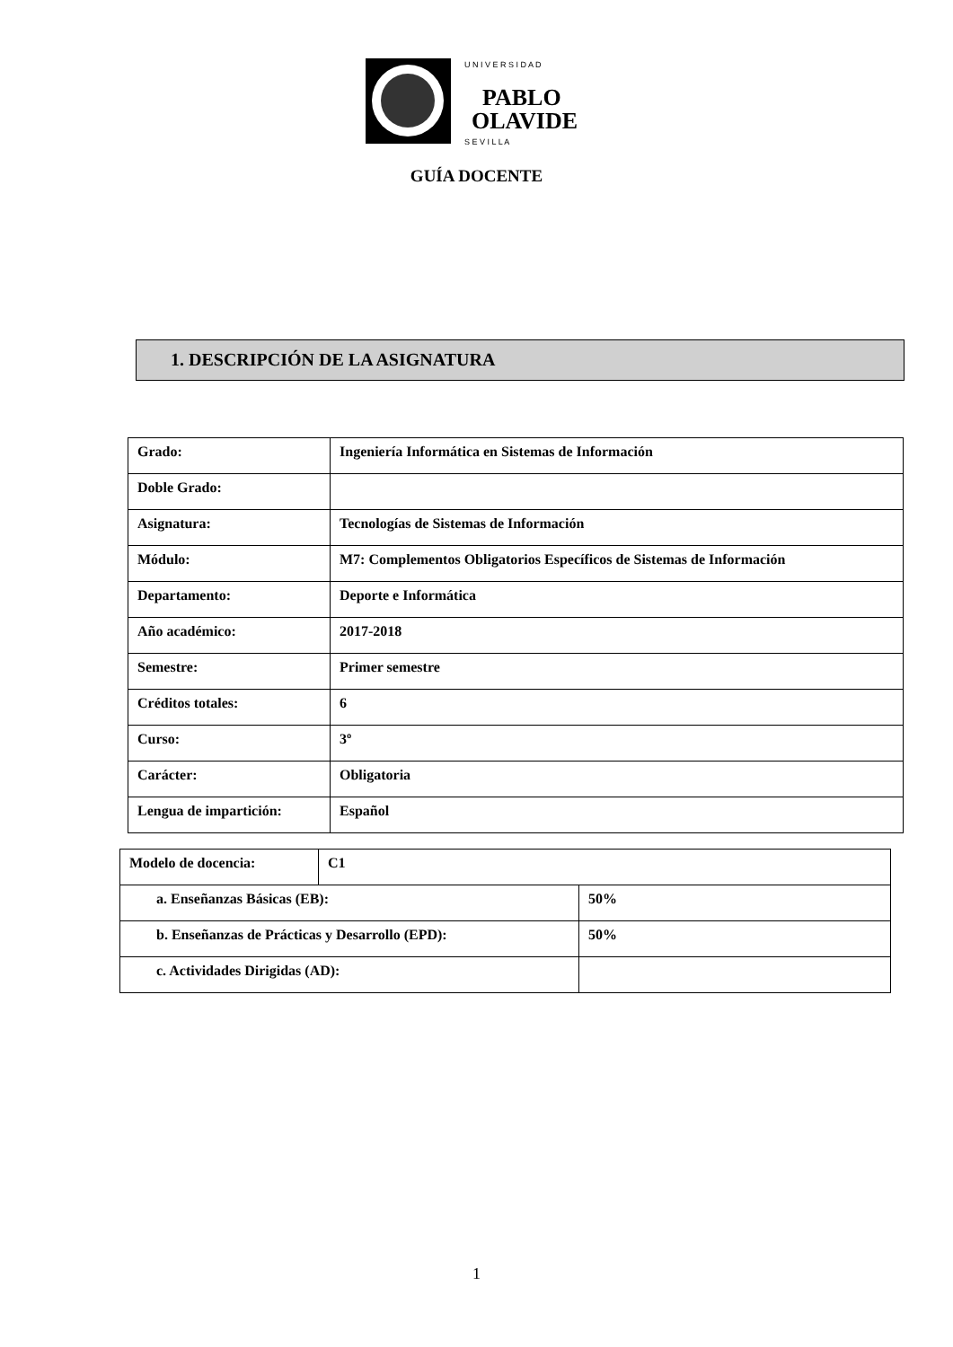U N I V E R S I D A D
PABLO
OLAVIDE
S E V I L L A
GUÍA DOCENTE
1. DESCRIPCIÓN DE LA ASIGNATURA
| Grado: | Ingeniería Informática en Sistemas de Información |
| Doble Grado: | |
| Asignatura: | Tecnologías de Sistemas de Información |
| Módulo: | M7: Complementos Obligatorios Específicos de Sistemas de Información |
| Departamento: | Deporte e Informática |
| Año académico: | 2017-2018 |
| Semestre: | Primer semestre |
| Créditos totales: | 6 |
| Curso: | 3º |
| Carácter: | Obligatoria |
| Lengua de impartición: | Español |
| Modelo de docencia: | C1 | |
| a. Enseñanzas Básicas (EB): | | 50% |
| b. Enseñanzas de Prácticas y Desarrollo (EPD): | | 50% |
| c. Actividades Dirigidas (AD): | | |
1